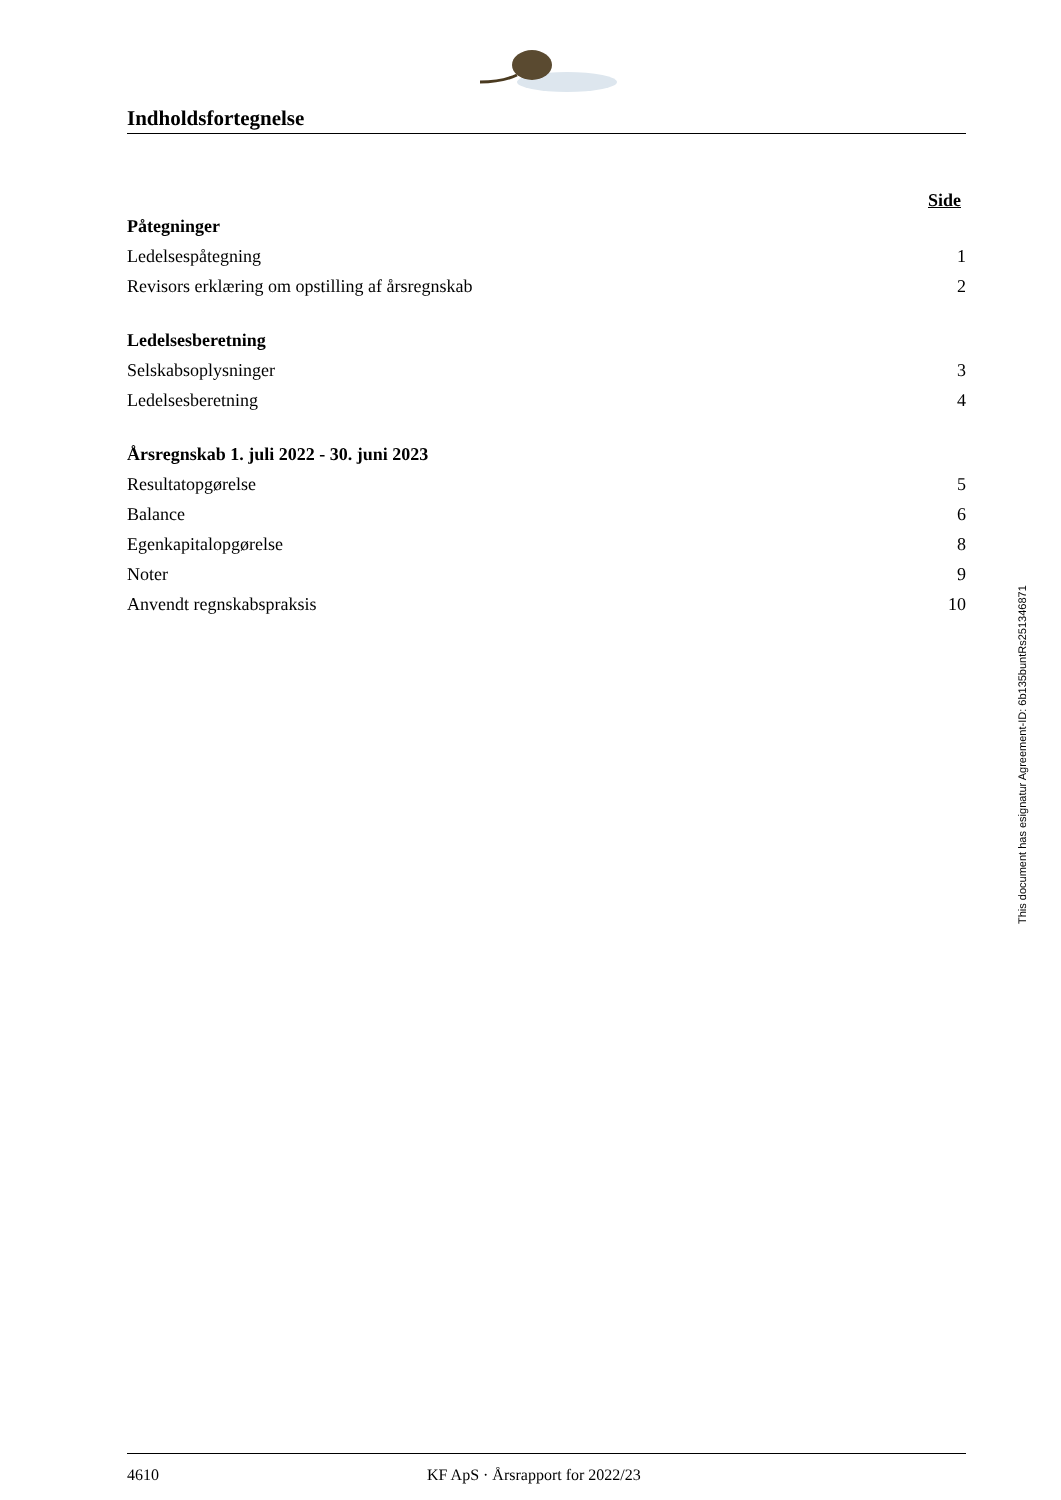Indholdsfortegnelse
Side
Påtegninger
Ledelsespåtegning 1
Revisors erklæring om opstilling af årsregnskab 2
Ledelsesberetning
Selskabsoplysninger 3
Ledelsesberetning 4
Årsregnskab 1. juli 2022 - 30. juni 2023
Resultatopgørelse 5
Balance 6
Egenkapitalopgørelse 8
Noter 9
Anvendt regnskabspraksis 10
This document has esignatur Agreement-ID: 6b135buntRs251346871
4610 KF ApS · Årsrapport for 2022/23